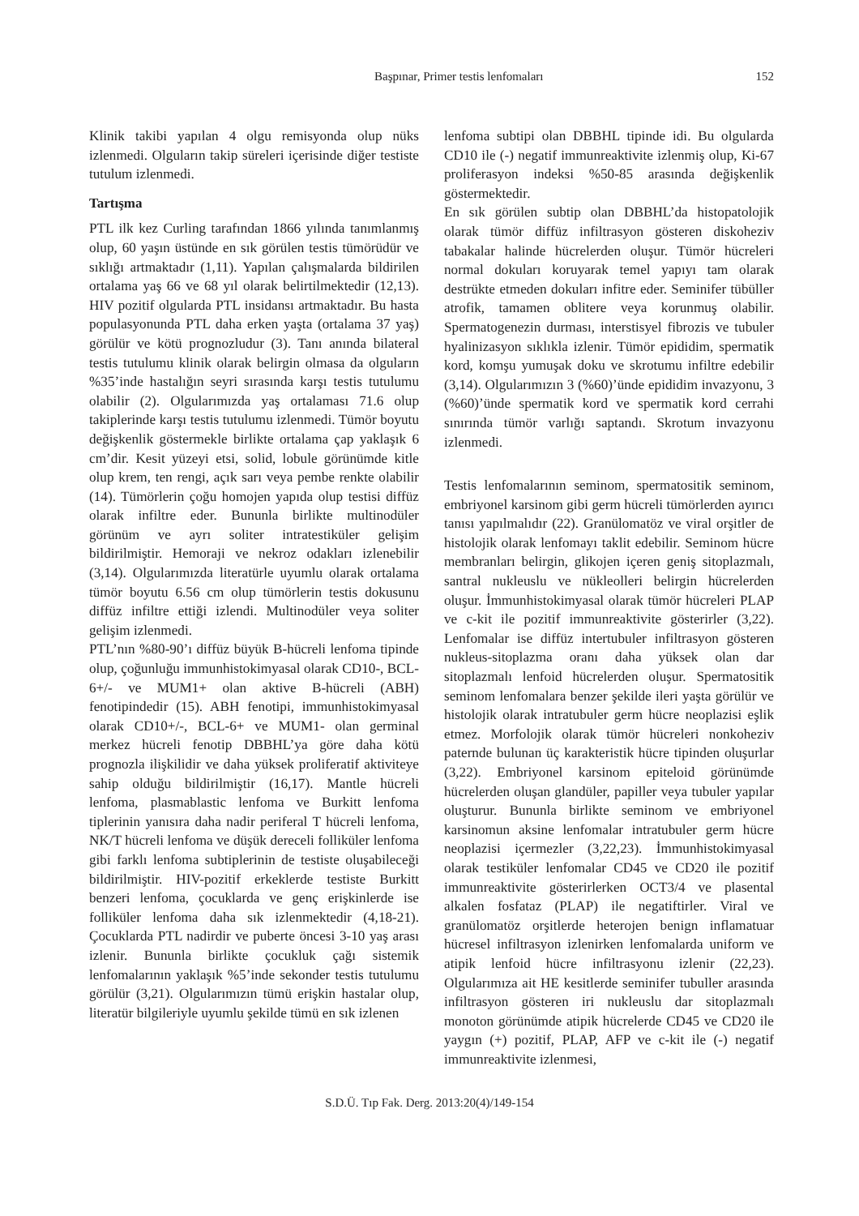Başpınar, Primer testis lenfomaları 152
Klinik takibi yapılan 4 olgu remisyonda olup nüks izlenmedi. Olguların takip süreleri içerisinde diğer testiste tutulum izlenmedi.
Tartışma
PTL ilk kez Curling tarafından 1866 yılında tanımlanmış olup, 60 yaşın üstünde en sık görülen testis tümörüdür ve sıklığı artmaktadır (1,11). Yapılan çalışmalarda bildirilen ortalama yaş 66 ve 68 yıl olarak belirtilmektedir (12,13). HIV pozitif olgularda PTL insidansı artmaktadır. Bu hasta populasyonunda PTL daha erken yaşta (ortalama 37 yaş) görülür ve kötü prognozludur (3). Tanı anında bilateral testis tutulumu klinik olarak belirgin olmasa da olguların %35’inde hastalığın seyri sırasında karşı testis tutulumu olabilir (2). Olgularımızda yaş ortalaması 71.6 olup takiplerinde karşı testis tutulumu izlenmedi. Tümör boyutu değişkenlik göstermekle birlikte ortalama çap yaklaşık 6 cm’dir. Kesit yüzeyi etsi, solid, lobule görünümde kitle olup krem, ten rengi, açık sarı veya pembe renkte olabilir (14). Tümörlerin çoğu homojen yapıda olup testisi diffüz olarak infiltre eder. Bununla birlikte multinodüler görünüm ve ayrı soliter intratestiküler gelişim bildirilmiştir. Hemoraji ve nekroz odakları izlenebilir (3,14). Olgularımızda literatürle uyumlu olarak ortalama tümör boyutu 6.56 cm olup tümörlerin testis dokusunu diffüz infiltre ettiği izlendi. Multinodüler veya soliter gelişim izlenmedi.
PTL’nın %80-90’ı diffüz büyük B-hücreli lenfoma tipinde olup, çoğunluğu immunhistokimyasal olarak CD10-, BCL-6+/- ve MUM1+ olan aktive B-hücreli (ABH) fenotipindedir (15). ABH fenotipi, immunhistokimyasal olarak CD10+/-, BCL-6+ ve MUM1- olan germinal merkez hücreli fenotip DBBHL’ya göre daha kötü prognozla ilişkilidir ve daha yüksek proliferatif aktiviteye sahip olduğu bildirilmiştir (16,17). Mantle hücreli lenfoma, plasmablastic lenfoma ve Burkitt lenfoma tiplerinin yanısıra daha nadir periferal T hücreli lenfoma, NK/T hücreli lenfoma ve düşük dereceli folliküler lenfoma gibi farklı lenfoma subtiplerinin de testiste oluşabileceği bildirilmiştir. HIV-pozitif erkeklerde testiste Burkitt benzeri lenfoma, çocuklarda ve genç erişkinlerde ise folliküler lenfoma daha sık izlenmektedir (4,18-21). Çocuklarda PTL nadirdir ve puberte öncesi 3-10 yaş arası izlenir. Bununla birlikte çocukluk çağı sistemik lenfomalarının yaklaşık %5’inde sekonder testis tutulumu görülür (3,21). Olgularımızın tümü erişkin hastalar olup, literatür bilgileriyle uyumlu şekilde tümü en sık izlenen
lenfoma subtipi olan DBBHL tipinde idi. Bu olgularda CD10 ile (-) negatif immunreaktivite izlenmiş olup, Ki-67 proliferasyon indeksi %50-85 arasında değişkenlik göstermektedir.
En sık görülen subtip olan DBBHL’da histopatolojik olarak tümör diffüz infiltrasyon gösteren diskoheziv tabakalar halinde hücrelerden oluşur. Tümör hücreleri normal dokuları koruyarak temel yapıyı tam olarak destrükte etmeden dokuları infitre eder. Seminifer tübüller atrofik, tamamen oblitere veya korunmuş olabilir. Spermatogenezin durması, interstisyel fibrozis ve tubuler hyalinizasyon sıklıkla izlenir. Tümör epididim, spermatik kord, komşu yumuşak doku ve skrotumu infiltre edebilir (3,14). Olgularımızın 3 (%60)’ünde epididim invazyonu, 3 (%60)’ünde spermatik kord ve spermatik kord cerrahi sınırında tümör varlığı saptandı. Skrotum invazyonu izlenmedi.
Testis lenfomalarının seminom, spermatositik seminom, embriyonel karsinom gibi germ hücreli tümörlerden ayırıcı tanısı yapılmalıdır (22). Granülomatöz ve viral orşitler de histolojik olarak lenfomayı taklit edebilir. Seminom hücre membranları belirgin, glikojen içeren geniş sitoplazmalı, santral nukleuslu ve nükleolleri belirgin hücrelerden oluşur. İmmunhistokimyasal olarak tümör hücreleri PLAP ve c-kit ile pozitif immunreaktivite gösterirler (3,22). Lenfomalar ise diffüz intertubuler infiltrasyon gösteren nukleus-sitoplazma oranı daha yüksek olan dar sitoplazmalı lenfoid hücrelerden oluşur. Spermatositik seminom lenfomalara benzer şekilde ileri yaşta görülür ve histolojik olarak intratubuler germ hücre neoplazisi eşlik etmez. Morfolojik olarak tümör hücreleri nonkoheziv paternde bulunan üç karakteristik hücre tipinden oluşurlar (3,22). Embriyonel karsinom epiteloid görünümde hücrelerden oluşan glandüler, papiller veya tubuler yapılar oluşturur. Bununla birlikte seminom ve embriyonel karsinomun aksine lenfomalar intratubuler germ hücre neoplazisi içermezler (3,22,23). İmmunhistokimyasal olarak testiküler lenfomalar CD45 ve CD20 ile pozitif immunreaktivite gösterirlerken OCT3/4 ve plasental alkalen fosfataz (PLAP) ile negatiftirler. Viral ve granülomatöz orşitlerde heterojen benign inflamatuar hücresel infiltrasyon izlenirken lenfomalarda uniform ve atipik lenfoid hücre infiltrasyonu izlenir (22,23). Olgularımıza ait HE kesitlerde seminifer tubuller arasında infiltrasyon gösteren iri nukleuslu dar sitoplazmalı monoton görünümde atipik hücrelerde CD45 ve CD20 ile yaygın (+) pozitif, PLAP, AFP ve c-kit ile (-) negatif immunreaktivite izlenmesi,
S.D.Ü. Tıp Fak. Derg. 2013:20(4)/149-154